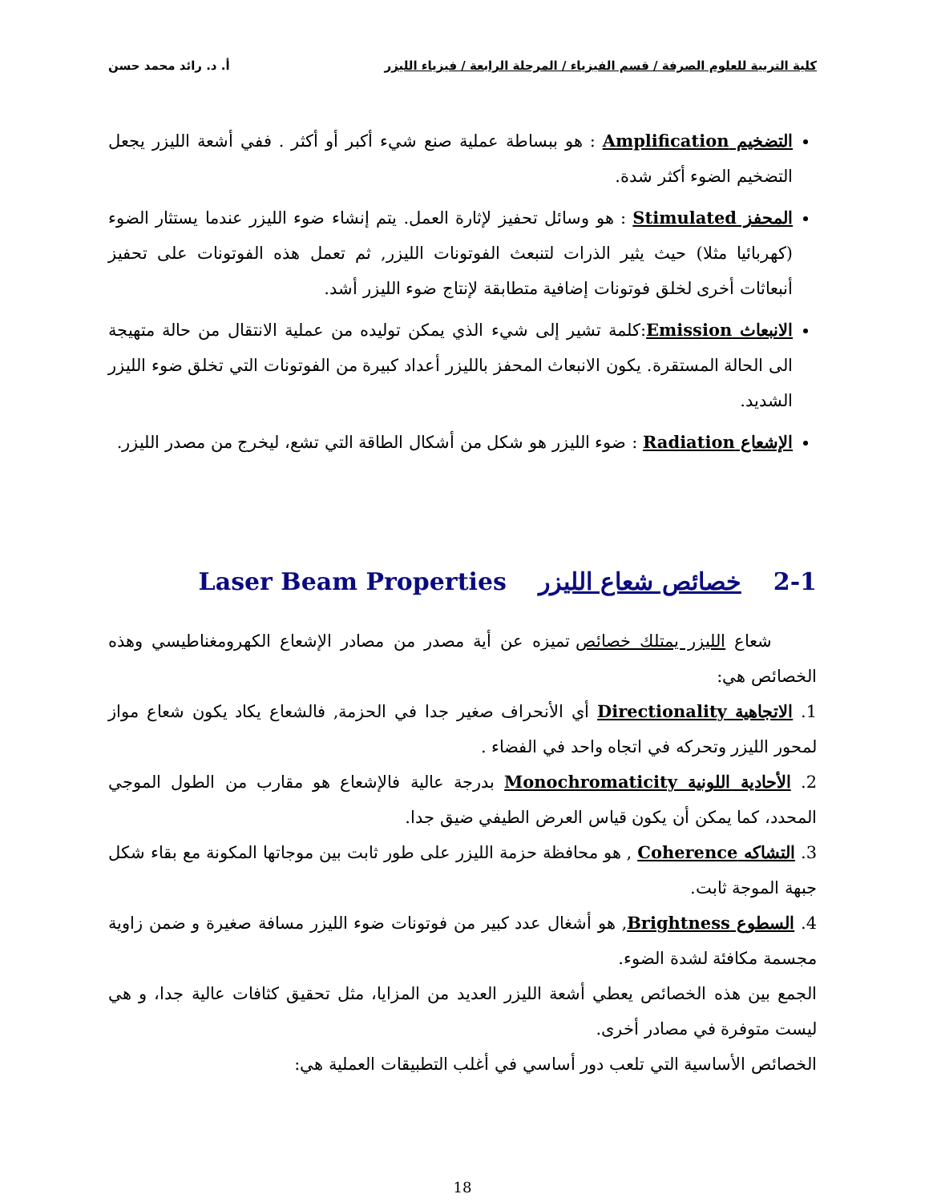كلية التربية للعلوم الصرفة / قسم الفيزياء / المرحلة الرابعة / فيزياء الليزر أ. د. رائد محمد حسن
التضخيم Amplification : هو ببساطة عملية صنع شيء أكبر أو أكثر . ففي أشعة الليزر يجعل التضخيم الضوء أكثر شدة.
المحفز Stimulated : هو وسائل تحفيز لإثارة العمل. يتم إنشاء ضوء الليزر عندما يستثار الضوء (كهربائيا مثلا) حيث يثير الذرات لتنبعث الفوتونات الليزر, ثم تعمل هذه الفوتونات على تحفيز أنبعاثات أخرى لخلق فوتونات إضافية متطابقة لإنتاج ضوء الليزر أشد.
الانبعاث Emission:كلمة تشير إلى شيء الذي يمكن توليده من عملية الانتقال من حالة متهيجة الى الحالة المستقرة. يكون الانبعاث المحفز بالليزر أعداد كبيرة من الفوتونات التي تخلق ضوء الليزر الشديد.
الإشعاع Radiation : ضوء الليزر هو شكل من أشكال الطاقة التي تشع، ليخرج من مصدر الليزر.
2-1 خصائص شعاع الليزر Laser Beam Properties
شعاع الليزر يمتلك خصائص تميزه عن أية مصدر من مصادر الإشعاع الكهرومغناطيسي وهذه الخصائص هي:
1. الاتجاهية Directionality أي الأنحراف صغير جدا في الحزمة, فالشعاع يكاد يكون شعاع مواز لمحور الليزر وتحركه في اتجاه واحد في الفضاء .
2. الأحادية اللونية Monochromaticity بدرجة عالية فالإشعاع هو مقارب من الطول الموجي المحدد، كما يمكن أن يكون قياس العرض الطيفي ضيق جدا.
3. التشاكه Coherence , هو محافظة حزمة الليزر على طور ثابت بين موجاتها المكونة مع بقاء شكل جبهة الموجة ثابت.
4. السطوع Brightness, هو أشغال عدد كبير من فوتونات ضوء الليزر مسافة صغيرة و ضمن زاوية مجسمة مكافئة لشدة الضوء.
الجمع بين هذه الخصائص يعطي أشعة الليزر العديد من المزايا، مثل تحقيق كثافات عالية جدا، و هي ليست متوفرة في مصادر أخرى.
الخصائص الأساسية التي تلعب دور أساسي في أغلب التطبيقات العملية هي:
18